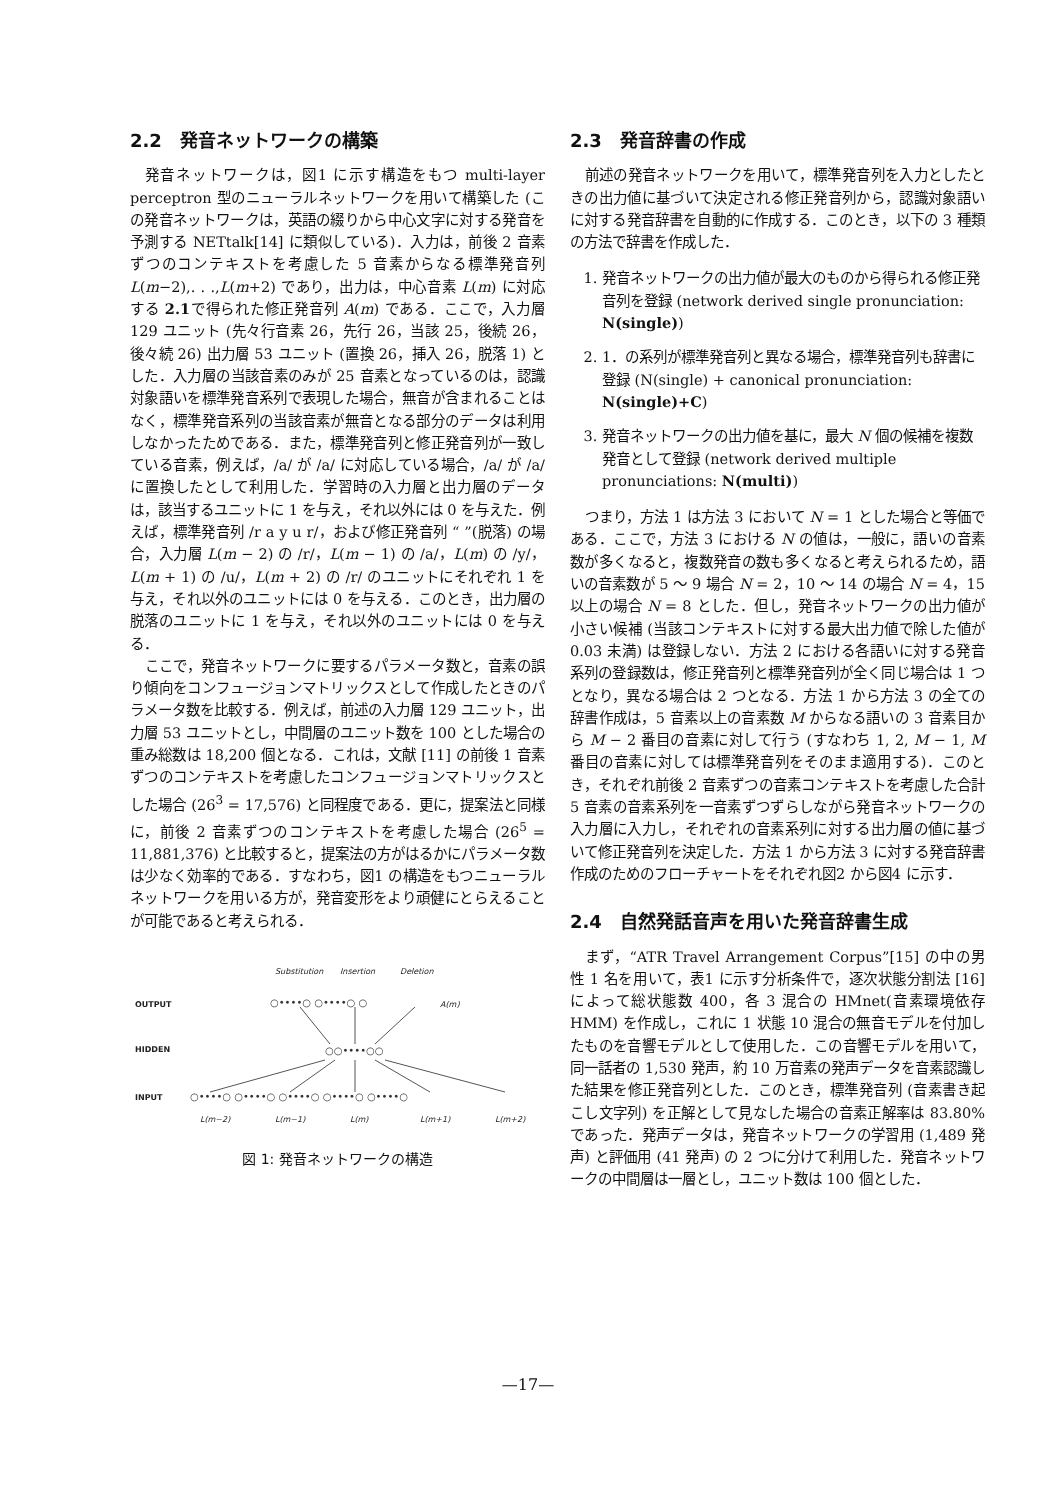2.2　発音ネットワークの構築
発音ネットワークは，図1 に示す構造をもつ multi-layer perceptron 型のニューラルネットワークを用いて構築した (この発音ネットワークは，英語の綴りから中心文字に対する発音を予測する NETtalk[14] に類似している)．入力は，前後 2 音素ずつのコンテキストを考慮した 5 音素からなる標準発音列 L(m−2),. . .,L(m+2) であり，出力は，中心音素 L(m) に対応する 2.1で得られた修正発音列 A(m) である．ここで，入力層 129 ユニット (先々行音素 26，先行 26，当該 25，後続 26，後々続 26) 出力層 53 ユニット (置換 26，挿入 26，脱落 1) とした．入力層の当該音素のみが 25 音素となっているのは，認識対象語いを標準発音系列で表現した場合，無音が含まれることはなく，標準発音系列の当該音素が無音となる部分のデータは利用しなかったためである．また，標準発音列と修正発音列が一致している音素，例えば，/a/ が /a/ に対応している場合，/a/ が /a/ に置換したとして利用した．学習時の入力層と出力層のデータは，該当するユニットに 1 を与え，それ以外には 0 を与えた．例えば，標準発音列 /r a y u r/，および修正発音列 “ ”(脱落) の場合，入力層 L(m − 2) の /r/，L(m − 1) の /a/，L(m) の /y/，L(m + 1) の /u/，L(m + 2) の /r/ のユニットにそれぞれ 1 を与え，それ以外のユニットには 0 を与える．このとき，出力層の脱落のユニットに 1 を与え，それ以外のユニットには 0 を与える．
ここで，発音ネットワークに要するパラメータ数と，音素の誤り傾向をコンフュージョンマトリックスとして作成したときのパラメータ数を比較する．例えば，前述の入力層 129 ユニット，出力層 53 ユニットとし，中間層のユニット数を 100 とした場合の重み総数は 18,200 個となる．これは，文献 [11] の前後 1 音素ずつのコンテキストを考慮したコンフュージョンマトリックスとした場合 (26<sup>3</sup> = 17,576) と同程度である．更に，提案法と同様に，前後 2 音素ずつのコンテキストを考慮した場合 (26<sup>5</sup> = 11,881,376) と比較すると，提案法の方がはるかにパラメータ数は少なく効率的である．すなわち，図1 の構造をもつニューラルネットワークを用いる方が，発音変形をより頑健にとらえることが可能であると考えられる．
Substitution
Insertion
Deletion
A(m)
OUTPUT
HIDDEN
INPUT
○••••○ ○••••○ ○
○○••••○○
○••••○ ○••••○ ○••••○ ○••••○ ○••••○
L(m−2)
L(m−1)
L(m)
L(m+1)
L(m+2)
図 1: 発音ネットワークの構造
2.3　発音辞書の作成
前述の発音ネットワークを用いて，標準発音列を入力としたときの出力値に基づいて決定される修正発音列から，認識対象語いに対する発音辞書を自動的に作成する．このとき，以下の 3 種類の方法で辞書を作成した．
1. 発音ネットワークの出力値が最大のものから得られる修正発音列を登録 (network derived single pronunciation: N(single))
2. 1．の系列が標準発音列と異なる場合，標準発音列も辞書に登録 (N(single) + canonical pronunciation: N(single)+C)
3. 発音ネットワークの出力値を基に，最大 N 個の候補を複数発音として登録 (network derived multiple pronunciations: N(multi))
つまり，方法 1 は方法 3 において N = 1 とした場合と等価である．ここで，方法 3 における N の値は，一般に，語いの音素数が多くなると，複数発音の数も多くなると考えられるため，語いの音素数が 5 ～ 9 場合 N = 2，10 ～ 14 の場合 N = 4，15 以上の場合 N = 8 とした．但し，発音ネットワークの出力値が小さい候補 (当該コンテキストに対する最大出力値で除した値が 0.03 未満) は登録しない．方法 2 における各語いに対する発音系列の登録数は，修正発音列と標準発音列が全く同じ場合は 1 つとなり，異なる場合は 2 つとなる．方法 1 から方法 3 の全ての辞書作成は，5 音素以上の音素数 M からなる語いの 3 音素目から M − 2 番目の音素に対して行う (すなわち 1, 2, M − 1, M 番目の音素に対しては標準発音列をそのまま適用する)．このとき，それぞれ前後 2 音素ずつの音素コンテキストを考慮した合計 5 音素の音素系列を一音素ずつずらしながら発音ネットワークの入力層に入力し，それぞれの音素系列に対する出力層の値に基づいて修正発音列を決定した．方法 1 から方法 3 に対する発音辞書作成のためのフローチャートをそれぞれ図2 から図4 に示す．
2.4　自然発話音声を用いた発音辞書生成
まず，“ATR Travel Arrangement Corpus”[15] の中の男性 1 名を用いて，表1 に示す分析条件で，逐次状態分割法 [16] によって総状態数 400，各 3 混合の HMnet(音素環境依存 HMM) を作成し，これに 1 状態 10 混合の無音モデルを付加したものを音響モデルとして使用した．この音響モデルを用いて，同一話者の 1,530 発声，約 10 万音素の発声データを音素認識した結果を修正発音列とした．このとき，標準発音列 (音素書き起こし文字列) を正解として見なした場合の音素正解率は 83.80% であった．発声データは，発音ネットワークの学習用 (1,489 発声) と評価用 (41 発声) の 2 つに分けて利用した．発音ネットワークの中間層は一層とし，ユニット数は 100 個とした．
—17—